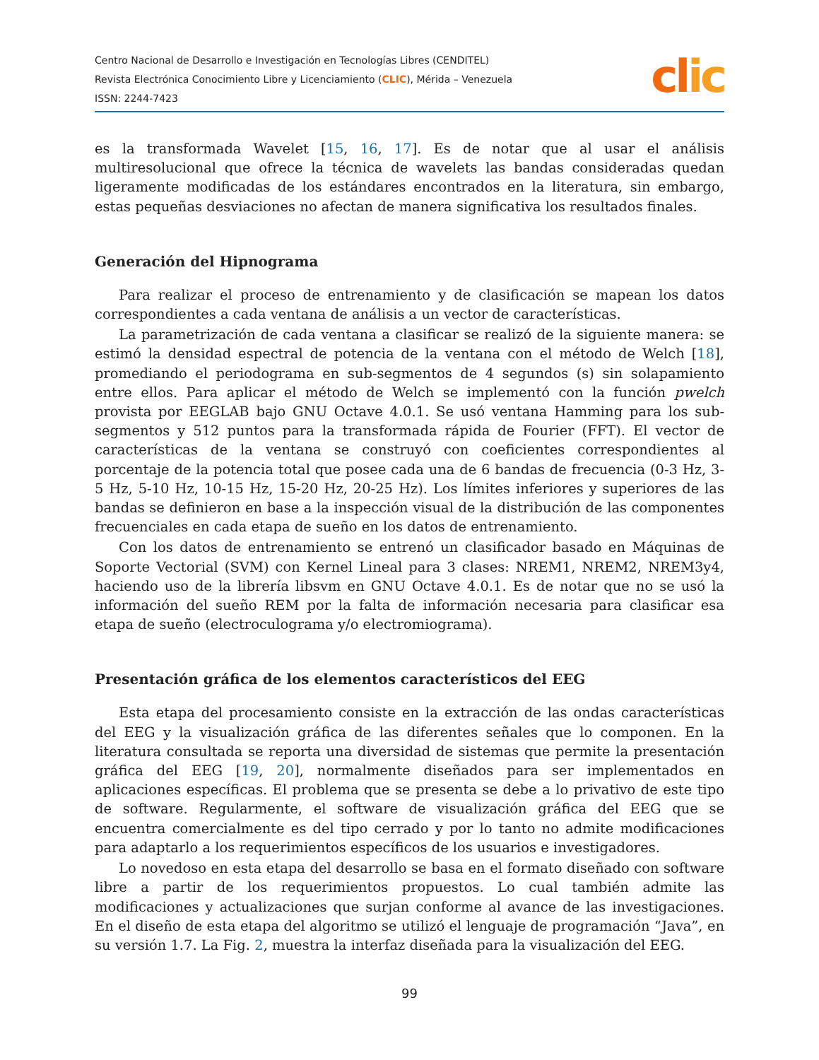Centro Nacional de Desarrollo e Investigación en Tecnologías Libres (CENDITEL)
Revista Electrónica Conocimiento Libre y Licenciamiento (CLIC), Mérida – Venezuela
ISSN: 2244-7423
clic
es la transformada Wavelet [15, 16, 17]. Es de notar que al usar el análisis multiresolucional que ofrece la técnica de wavelets las bandas consideradas quedan ligeramente modificadas de los estándares encontrados en la literatura, sin embargo, estas pequeñas desviaciones no afectan de manera significativa los resultados finales.
Generación del Hipnograma
Para realizar el proceso de entrenamiento y de clasificación se mapean los datos correspondientes a cada ventana de análisis a un vector de características.
La parametrización de cada ventana a clasificar se realizó de la siguiente manera: se estimó la densidad espectral de potencia de la ventana con el método de Welch [18], promediando el periodograma en sub-segmentos de 4 segundos (s) sin solapamiento entre ellos. Para aplicar el método de Welch se implementó con la función pwelch provista por EEGLAB bajo GNU Octave 4.0.1. Se usó ventana Hamming para los sub-segmentos y 512 puntos para la transformada rápida de Fourier (FFT). El vector de características de la ventana se construyó con coeficientes correspondientes al porcentaje de la potencia total que posee cada una de 6 bandas de frecuencia (0-3 Hz, 3-5 Hz, 5-10 Hz, 10-15 Hz, 15-20 Hz, 20-25 Hz). Los límites inferiores y superiores de las bandas se definieron en base a la inspección visual de la distribución de las componentes frecuenciales en cada etapa de sueño en los datos de entrenamiento.
Con los datos de entrenamiento se entrenó un clasificador basado en Máquinas de Soporte Vectorial (SVM) con Kernel Lineal para 3 clases: NREM1, NREM2, NREM3y4, haciendo uso de la librería libsvm en GNU Octave 4.0.1. Es de notar que no se usó la información del sueño REM por la falta de información necesaria para clasificar esa etapa de sueño (electroculograma y/o electromiograma).
Presentación gráfica de los elementos característicos del EEG
Esta etapa del procesamiento consiste en la extracción de las ondas características del EEG y la visualización gráfica de las diferentes señales que lo componen. En la literatura consultada se reporta una diversidad de sistemas que permite la presentación gráfica del EEG [19, 20], normalmente diseñados para ser implementados en aplicaciones específicas. El problema que se presenta se debe a lo privativo de este tipo de software. Regularmente, el software de visualización gráfica del EEG que se encuentra comercialmente es del tipo cerrado y por lo tanto no admite modificaciones para adaptarlo a los requerimientos específicos de los usuarios e investigadores.
Lo novedoso en esta etapa del desarrollo se basa en el formato diseñado con software libre a partir de los requerimientos propuestos. Lo cual también admite las modificaciones y actualizaciones que surjan conforme al avance de las investigaciones. En el diseño de esta etapa del algoritmo se utilizó el lenguaje de programación “Java”, en su versión 1.7. La Fig. 2, muestra la interfaz diseñada para la visualización del EEG.
99